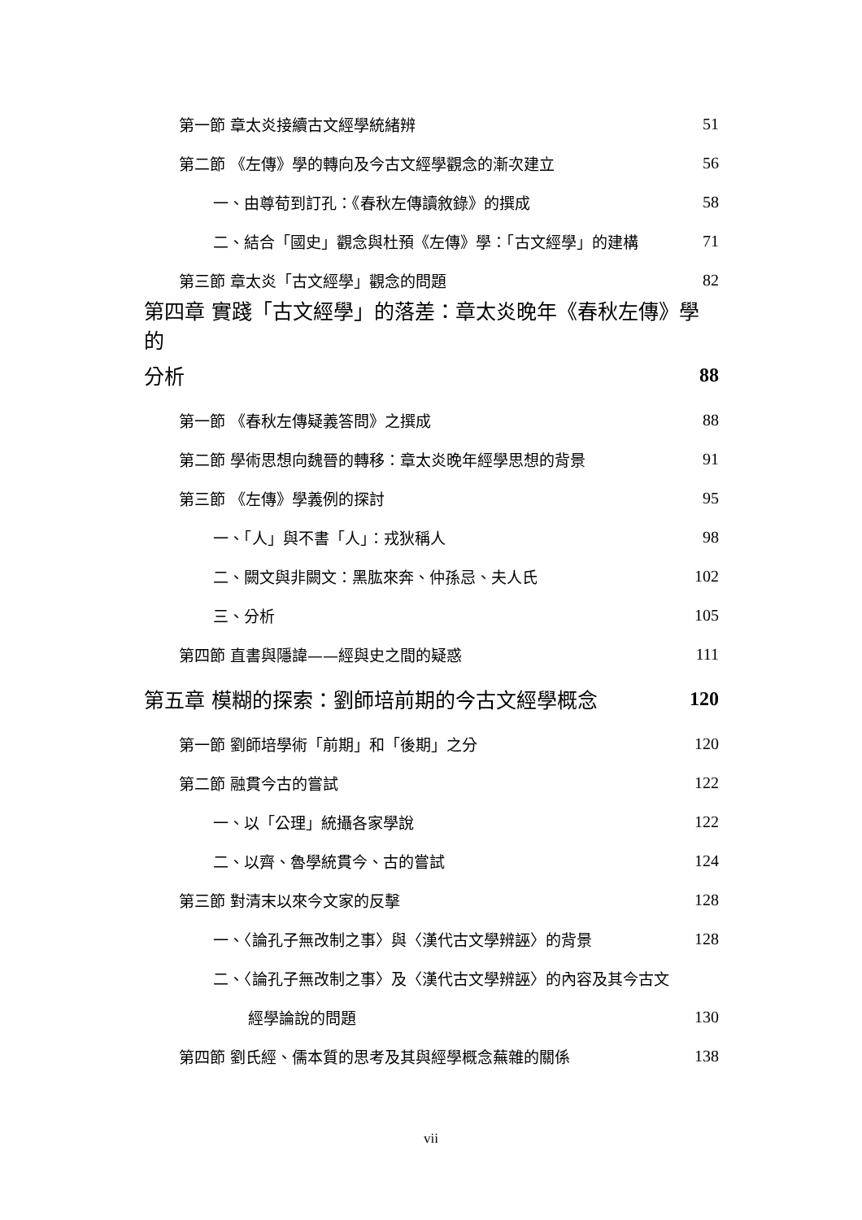第一節 章太炎接續古文經學統緒辨 51
第二節 《左傳》學的轉向及今古文經學觀念的漸次建立 56
一、由尊荀到訂孔：《春秋左傳讀敘錄》的撰成 58
二、結合「國史」觀念與杜預《左傳》學：「古文經學」的建構 71
第三節 章太炎「古文經學」觀念的問題 82
第四章 實踐「古文經學」的落差：章太炎晚年《春秋左傳》學的
分析 88
第一節 《春秋左傳疑義答問》之撰成 88
第二節 學術思想向魏晉的轉移：章太炎晚年經學思想的背景 91
第三節 《左傳》學義例的探討 95
一、「人」與不書「人」：戎狄稱人 98
二、闕文與非闕文：黑肱來奔、仲孫忌、夫人氏 102
三、分析 105
第四節 直書與隱諱——經與史之間的疑惑 111
第五章 模糊的探索：劉師培前期的今古文經學概念 120
第一節 劉師培學術「前期」和「後期」之分 120
第二節 融貫今古的嘗試 122
一、以「公理」統攝各家學說 122
二、以齊、魯學統貫今、古的嘗試 124
第三節 對清末以來今文家的反擊 128
一、〈論孔子無改制之事〉與〈漢代古文學辨誣〉的背景 128
二、〈論孔子無改制之事〉及〈漢代古文學辨誣〉的內容及其今古文
經學論說的問題 130
第四節 劉氏經、儒本質的思考及其與經學概念蕪雜的關係 138
vii